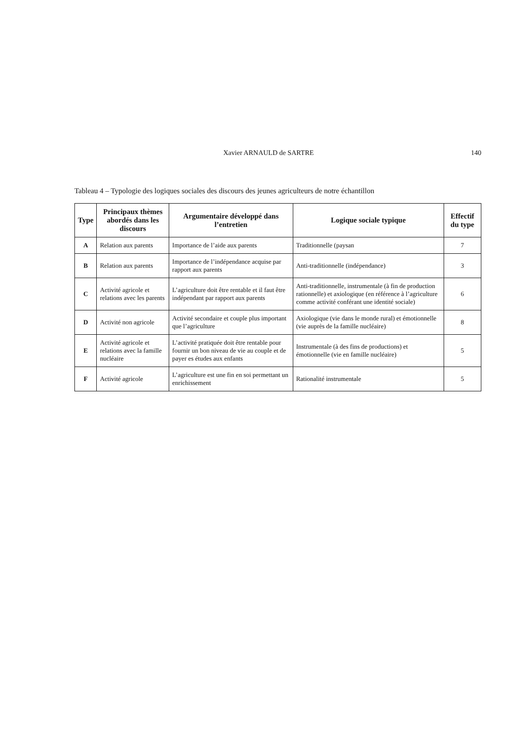Xavier ARNAULD de SARTRE 140
Tableau 4 – Typologie des logiques sociales des discours des jeunes agriculteurs de notre échantillon
| Type | Principaux thèmes abordés dans les discours | Argumentaire développé dans l’entretien | Logique sociale typique | Effectif du type |
| --- | --- | --- | --- | --- |
| A | Relation aux parents | Importance de l’aide aux parents | Traditionnelle (paysan | 7 |
| B | Relation aux parents | Importance de l’indépendance acquise par rapport aux parents | Anti-traditionnelle (indépendance) | 3 |
| C | Activité agricole et relations avec les parents | L’agriculture doit être rentable et il faut être indépendant par rapport aux parents | Anti-traditionnelle, instrumentale (à fin de production rationnelle) et axiologique (en référence à l’agriculture comme activité conférant une identité sociale) | 6 |
| D | Activité non agricole | Activité secondaire et couple plus important que l’agriculture | Axiologique (vie dans le monde rural) et émotionnelle (vie auprès de la famille nucléaire) | 8 |
| E | Activité agricole et relations avec la famille nucléaire | L’activité pratiquée doit être rentable pour fournir un bon niveau de vie au couple et de payer es études aux enfants | Instrumentale (à des fins de productions) et émotionnelle (vie en famille nucléaire) | 5 |
| F | Activité agricole | L’agriculture est une fin en soi permettant un enrichissement | Rationalité instrumentale | 5 |